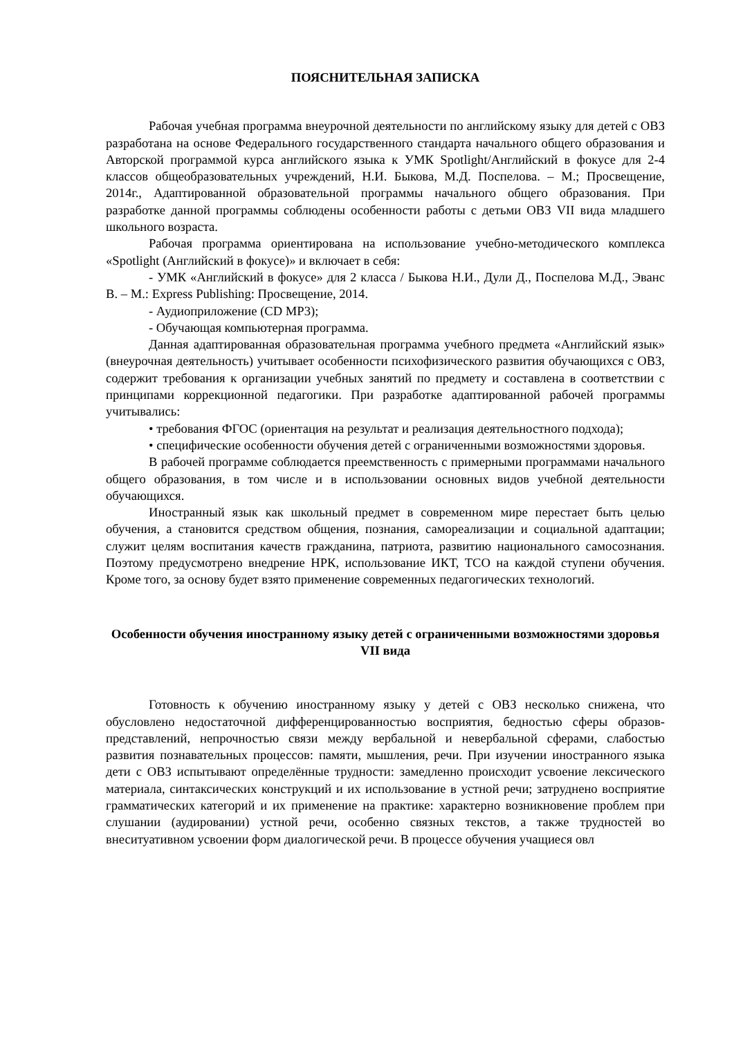ПОЯСНИТЕЛЬНАЯ ЗАПИСКА
Рабочая учебная программа внеурочной деятельности по английскому языку для детей с ОВЗ разработана на основе Федерального государственного стандарта начального общего образования и Авторской программой курса английского языка к УМК Spotlight/Английский в фокусе для 2-4 классов общеобразовательных учреждений, Н.И. Быкова, М.Д. Поспелова. – М.; Просвещение, 2014г., Адаптированной образовательной программы начального общего образования. При разработке данной программы соблюдены особенности работы с детьми ОВЗ VII вида младшего школьного возраста.
Рабочая программа ориентирована на использование учебно-методического комплекса «Spotlight (Английский в фокусе)» и включает в себя:
- УМК «Английский в фокусе» для 2 класса / Быкова Н.И., Дули Д., Поспелова М.Д., Эванс В. – М.: Express Publishing: Просвещение, 2014.
- Аудиоприложение (CD MP3);
- Обучающая компьютерная программа.
Данная адаптированная образовательная программа учебного предмета «Английский язык» (внеурочная деятельность) учитывает особенности психофизического развития обучающихся с ОВЗ, содержит требования к организации учебных занятий по предмету и составлена в соответствии с принципами коррекционной педагогики. При разработке адаптированной рабочей программы учитывались:
• требования ФГОС (ориентация на результат и реализация деятельностного подхода);
• специфические особенности обучения детей с ограниченными возможностями здоровья.
В рабочей программе соблюдается преемственность с примерными программами начального общего образования, в том числе и в использовании основных видов учебной деятельности обучающихся.
Иностранный язык как школьный предмет в современном мире перестает быть целью обучения, а становится средством общения, познания, самореализации и социальной адаптации; служит целям воспитания качеств гражданина, патриота, развитию национального самосознания. Поэтому предусмотрено внедрение НРК, использование ИКТ, ТСО на каждой ступени обучения. Кроме того, за основу будет взято применение современных педагогических технологий.
Особенности обучения иностранному языку детей с ограниченными возможностями здоровья VII вида
Готовность к обучению иностранному языку у детей с ОВЗ несколько снижена, что обусловлено недостаточной дифференцированностью восприятия, бедностью сферы образов-представлений, непрочностью связи между вербальной и невербальной сферами, слабостью развития познавательных процессов: памяти, мышления, речи. При изучении иностранного языка дети с ОВЗ испытывают определённые трудности: замедленно происходит усвоение лексического материала, синтаксических конструкций и их использование в устной речи; затруднено восприятие грамматических категорий и их применение на практике: характерно возникновение проблем при слушании (аудировании) устной речи, особенно связных текстов, а также трудностей во внеситуативном усвоении форм диалогической речи. В процессе обучения учащиеся овл